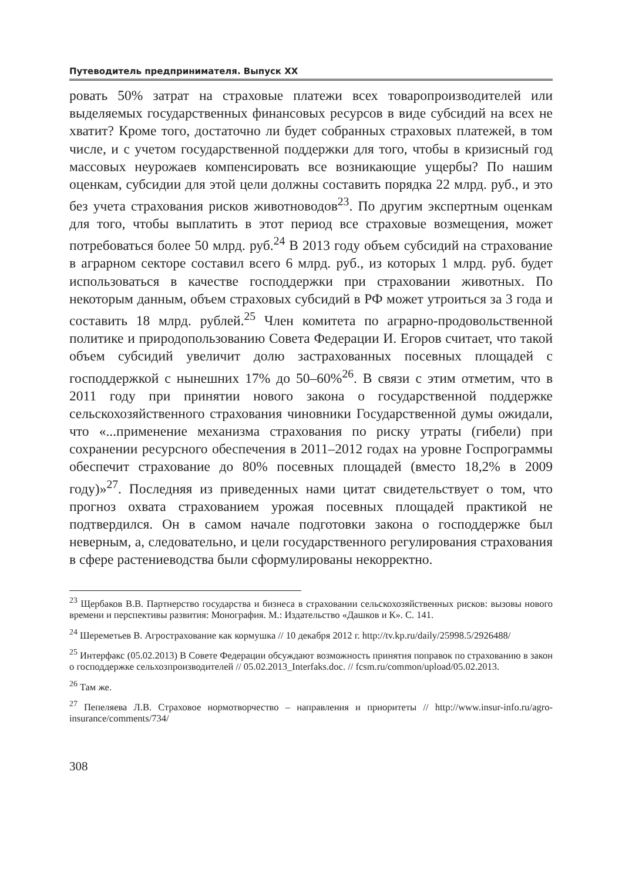Путеводитель предпринимателя. Выпуск XX
ровать 50% затрат на страховые платежи всех товаропроизводителей или выделяемых государственных финансовых ресурсов в виде субсидий на всех не хватит? Кроме того, достаточно ли будет собранных страховых платежей, в том числе, и с учетом государственной поддержки для того, чтобы в кризисный год массовых неурожаев компенсировать все возникающие ущербы? По нашим оценкам, субсидии для этой цели должны составить порядка 22 млрд. руб., и это без учета страхования рисков животноводов<sup>23</sup>. По другим экспертным оценкам для того, чтобы выплатить в этот период все страховые возмещения, может потребоваться более 50 млрд. руб.<sup>24</sup> В 2013 году объем субсидий на страхование в аграрном секторе составил всего 6 млрд. руб., из которых 1 млрд. руб. будет использоваться в качестве господдержки при страховании животных. По некоторым данным, объем страховых субсидий в РФ может утроиться за 3 года и составить 18 млрд. рублей.<sup>25</sup> Член комитета по аграрно-продовольственной политике и природопользованию Совета Федерации И. Егоров считает, что такой объем субсидий увеличит долю застрахованных посевных площадей с господдержкой с нынешних 17% до 50–60%<sup>26</sup>. В связи с этим отметим, что в 2011 году при принятии нового закона о государственной поддержке сельскохозяйственного страхования чиновники Государственной думы ожидали, что «...применение механизма страхования по риску утраты (гибели) при сохранении ресурсного обеспечения в 2011–2012 годах на уровне Госпрограммы обеспечит страхование до 80% посевных площадей (вместо 18,2% в 2009 году)»<sup>27</sup>. Последняя из приведенных нами цитат свидетельствует о том, что прогноз охвата страхованием урожая посевных площадей практикой не подтвердился. Он в самом начале подготовки закона о господдержке был неверным, а, следовательно, и цели государственного регулирования страхования в сфере растениеводства были сформулированы некорректно.
<sup>23</sup> Щербаков В.В. Партнерство государства и бизнеса в страховании сельскохозяйственных рисков: вызовы нового времени и перспективы развития: Монография. М.: Издательство «Дашков и К». С. 141.
<sup>24</sup> Шереметьев В. Агрострахование как кормушка // 10 декабря 2012 г. http://tv.kp.ru/daily/25998.5/2926488/
<sup>25</sup> Интерфакс (05.02.2013) В Совете Федерации обсуждают возможность принятия поправок по страхованию в закон о господдержке сельхозпроизводителей // 05.02.2013_Interfaks.doc. // fcsm.ru/common/upload/05.02.2013.
<sup>26</sup> Там же.
<sup>27</sup> Пепеляева Л.В. Страховое нормотворчество – направления и приоритеты // http://www.insur-info.ru/agro-insurance/comments/734/
308